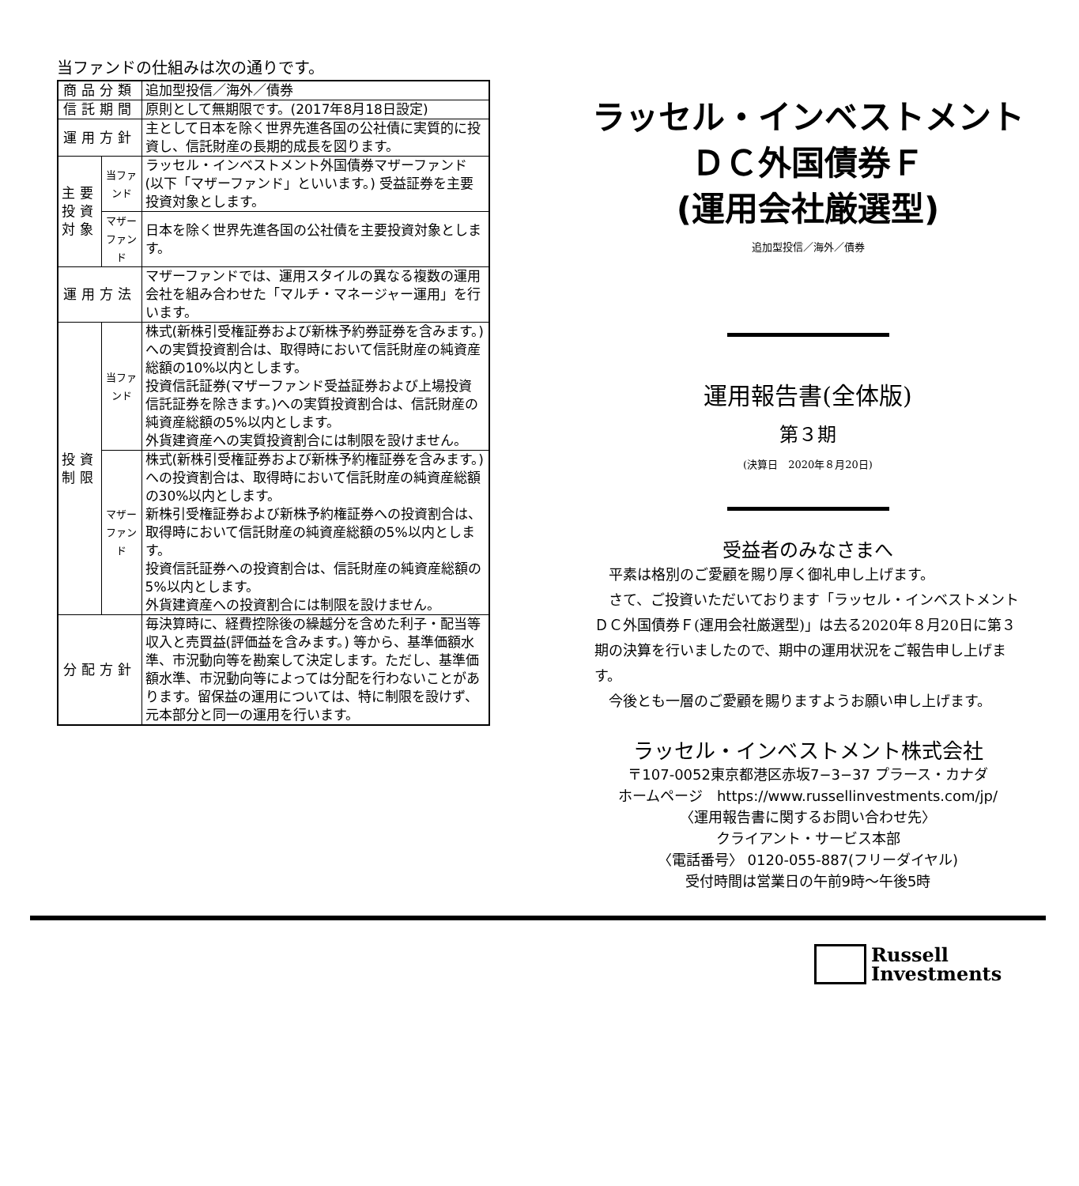当ファンドの仕組みは次の通りです。
| 商品分類 | | 追加型投信／海外／債券 |
| 信託期間 | | 原則として無期限です。(2017年8月18日設定) |
| 運用方針 | | 主として日本を除く世界先進各国の公社債に実質的に投資し、信託財産の長期的成長を図ります。 |
| 主要 投資 対象 | 当ファンド | ラッセル・インベストメント外国債券マザーファンド(以下「マザーファンド」といいます。) 受益証券を主要投資対象とします。 |
| | マザー ファンド | 日本を除く世界先進各国の公社債を主要投資対象とします。 |
| 運用方法 | | マザーファンドでは、運用スタイルの異なる複数の運用会社を組み合わせた「マルチ・マネージャー運用」を行います。 |
| 投資 制限 | 当ファンド | 株式(新株引受権証券および新株予約券証券を含みます。)への実質投資割合は、取得時において信託財産の純資産総額の10%以内とします。 投資信託証券(マザーファンド受益証券および上場投資信託証券を除きます。)への実質投資割合は、信託財産の純資産総額の5%以内とします。 外貨建資産への実質投資割合には制限を設けません。 |
| | マザー ファンド | 株式(新株引受権証券および新株予約権証券を含みます。) への投資割合は、取得時において信託財産の純資産総額の30%以内とします。 新株引受権証券および新株予約権証券への投資割合は、取得時において信託財産の純資産総額の5%以内とします。 投資信託証券への投資割合は、信託財産の純資産総額の5%以内とします。 外貨建資産への投資割合には制限を設けません。 |
| 分配方針 | | 毎決算時に、経費控除後の繰越分を含めた利子・配当等収入と売買益(評価益を含みます。) 等から、基準価額水準、市況動向等を勘案して決定します。ただし、基準価額水準、市況動向等によっては分配を行わないことがあります。留保益の運用については、特に制限を設けず、元本部分と同一の運用を行います。 |
ラッセル・インベストメント
ＤＣ外国債券Ｆ
(運用会社厳選型)
追加型投信／海外／債券
運用報告書(全体版)
第３期
(決算日　2020年８月20日)
受益者のみなさまへ
　平素は格別のご愛顧を賜り厚く御礼申し上げます。
　さて、ご投資いただいております「ラッセル・インベストメントＤＣ外国債券Ｆ(運用会社厳選型)」は去る2020年８月20日に第３期の決算を行いましたので、期中の運用状況をご報告申し上げます。
　今後とも一層のご愛顧を賜りますようお願い申し上げます。
ラッセル・インベストメント株式会社
〒107-0052東京都港区赤坂7−3−37 プラース・カナダ
ホームページ　https://www.russellinvestments.com/jp/
〈運用報告書に関するお問い合わせ先〉
クライアント・サービス本部
〈電話番号〉 0120-055-887(フリーダイヤル)
受付時間は営業日の午前9時～午後5時
Russell
Investments